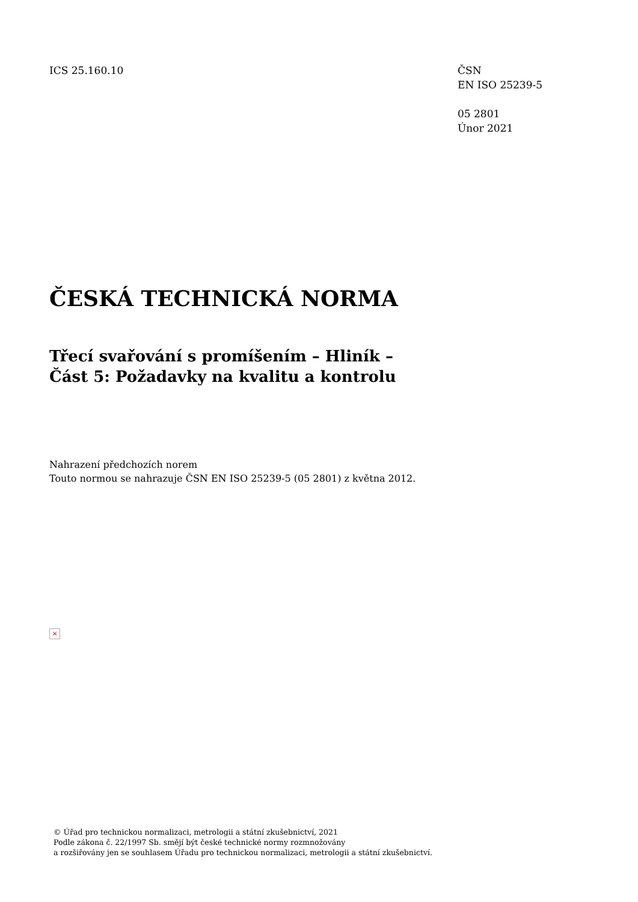ICS 25.160.10 ČSN
EN ISO 25239-5
05 2801
Únor 2021
ČESKÁ TECHNICKÁ NORMA
Třecí svařování s promíšením – Hliník –
Část 5: Požadavky na kvalitu a kontrolu
Nahrazení předchozích norem
Touto normou se nahrazuje ČSN EN ISO 25239-5 (05 2801) z května 2012.
×
© Úřad pro technickou normalizaci, metrologii a státní zkušebnictví, 2021
Podle zákona č. 22/1997 Sb. smějí být české technické normy rozmnožovány
a rozšiřovány jen se souhlasem Úřadu pro technickou normalizaci, metrologii a státní zkušebnictví.